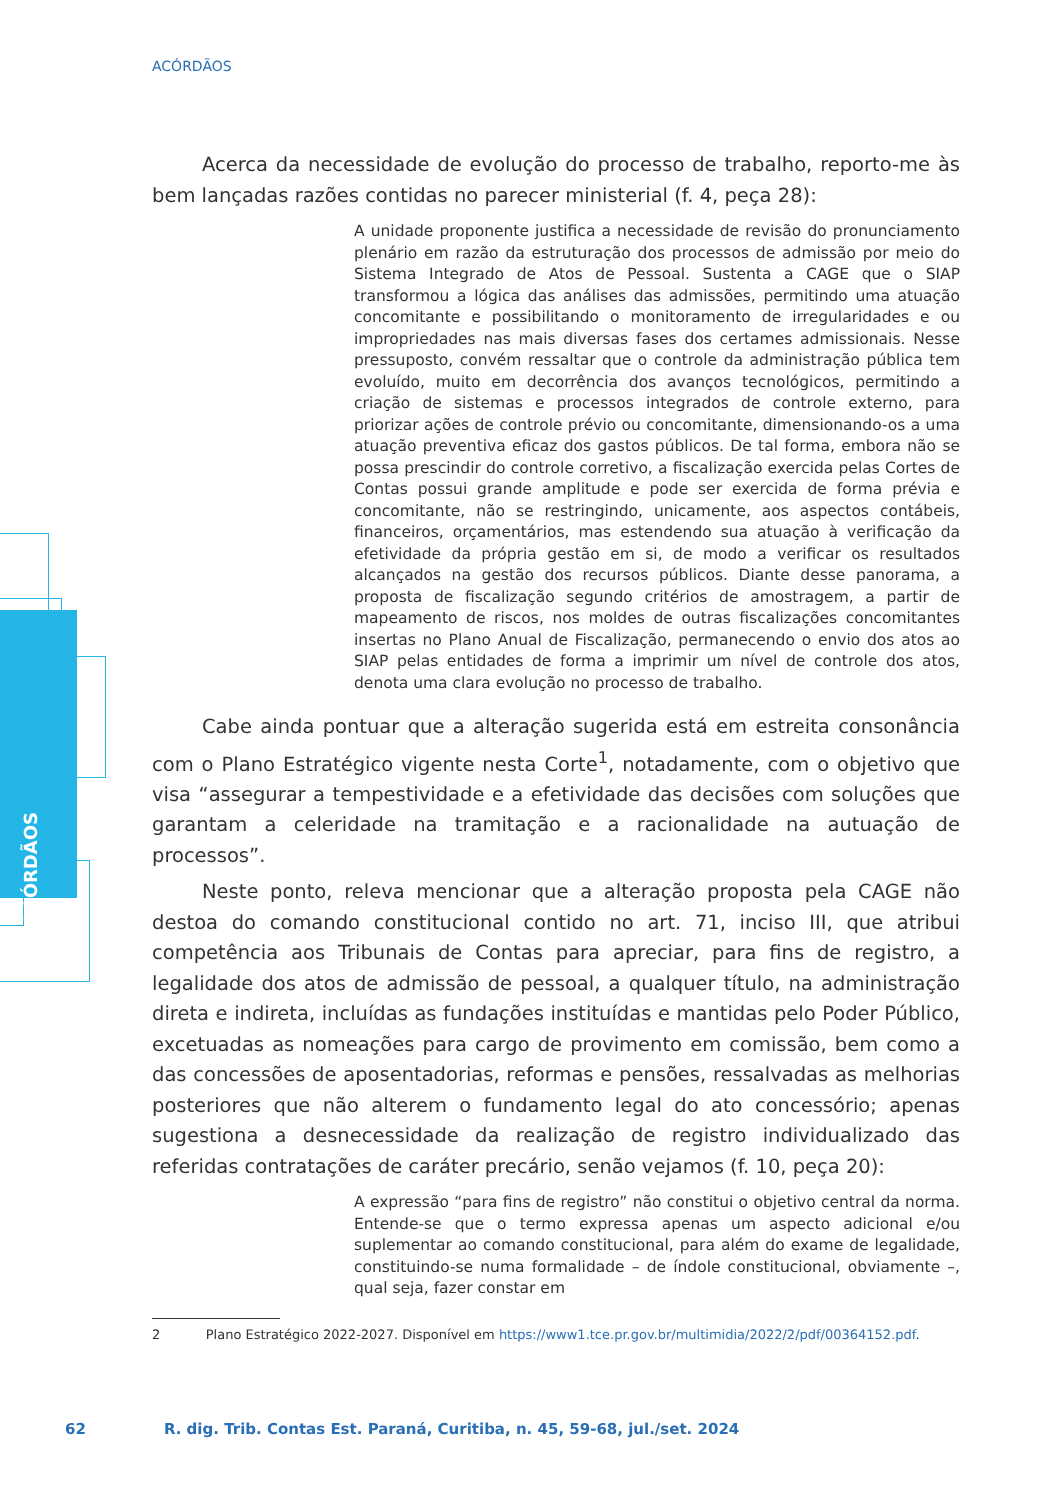ACÓRDÃOS
ACÓRDÃOS
Acerca da necessidade de evolução do processo de trabalho, reporto-me às bem lançadas razões contidas no parecer ministerial (f. 4, peça 28):
A unidade proponente justifica a necessidade de revisão do pronunciamento plenário em razão da estruturação dos processos de admissão por meio do Sistema Integrado de Atos de Pessoal. Sustenta a CAGE que o SIAP transformou a lógica das análises das admissões, permitindo uma atuação concomitante e possibilitando o monitoramento de irregularidades e ou impropriedades nas mais diversas fases dos certames admissionais. Nesse pressuposto, convém ressaltar que o controle da administração pública tem evoluído, muito em decorrência dos avanços tecnológicos, permitindo a criação de sistemas e processos integrados de controle externo, para priorizar ações de controle prévio ou concomitante, dimensionando-os a uma atuação preventiva eficaz dos gastos públicos. De tal forma, embora não se possa prescindir do controle corretivo, a fiscalização exercida pelas Cortes de Contas possui grande amplitude e pode ser exercida de forma prévia e concomitante, não se restringindo, unicamente, aos aspectos contábeis, financeiros, orçamentários, mas estendendo sua atuação à verificação da efetividade da própria gestão em si, de modo a verificar os resultados alcançados na gestão dos recursos públicos. Diante desse panorama, a proposta de fiscalização segundo critérios de amostragem, a partir de mapeamento de riscos, nos moldes de outras fiscalizações concomitantes insertas no Plano Anual de Fiscalização, permanecendo o envio dos atos ao SIAP pelas entidades de forma a imprimir um nível de controle dos atos, denota uma clara evolução no processo de trabalho.
Cabe ainda pontuar que a alteração sugerida está em estreita consonância com o Plano Estratégico vigente nesta Corte<sup>1</sup>, notadamente, com o objetivo que visa “assegurar a tempestividade e a efetividade das decisões com soluções que garantam a celeridade na tramitação e a racionalidade na autuação de processos”.
Neste ponto, releva mencionar que a alteração proposta pela CAGE não destoa do comando constitucional contido no art. 71, inciso III, que atribui competência aos Tribunais de Contas para apreciar, para fins de registro, a legalidade dos atos de admissão de pessoal, a qualquer título, na administração direta e indireta, incluídas as fundações instituídas e mantidas pelo Poder Público, excetuadas as nomeações para cargo de provimento em comissão, bem como a das concessões de aposentadorias, reformas e pensões, ressalvadas as melhorias posteriores que não alterem o fundamento legal do ato concessório; apenas sugestiona a desnecessidade da realização de registro individualizado das referidas contratações de caráter precário, senão vejamos (f. 10, peça 20):
A expressão “para fins de registro” não constitui o objetivo central da norma. Entende-se que o termo expressa apenas um aspecto adicional e/ou suplementar ao comando constitucional, para além do exame de legalidade, constituindo-se numa formalidade – de índole constitucional, obviamente –, qual seja, fazer constar em
2 Plano Estratégico 2022-2027. Disponível em https://www1.tce.pr.gov.br/multimidia/2022/2/pdf/00364152.pdf.
62 R. dig. Trib. Contas Est. Paraná, Curitiba, n. 45, 59-68, jul./set. 2024